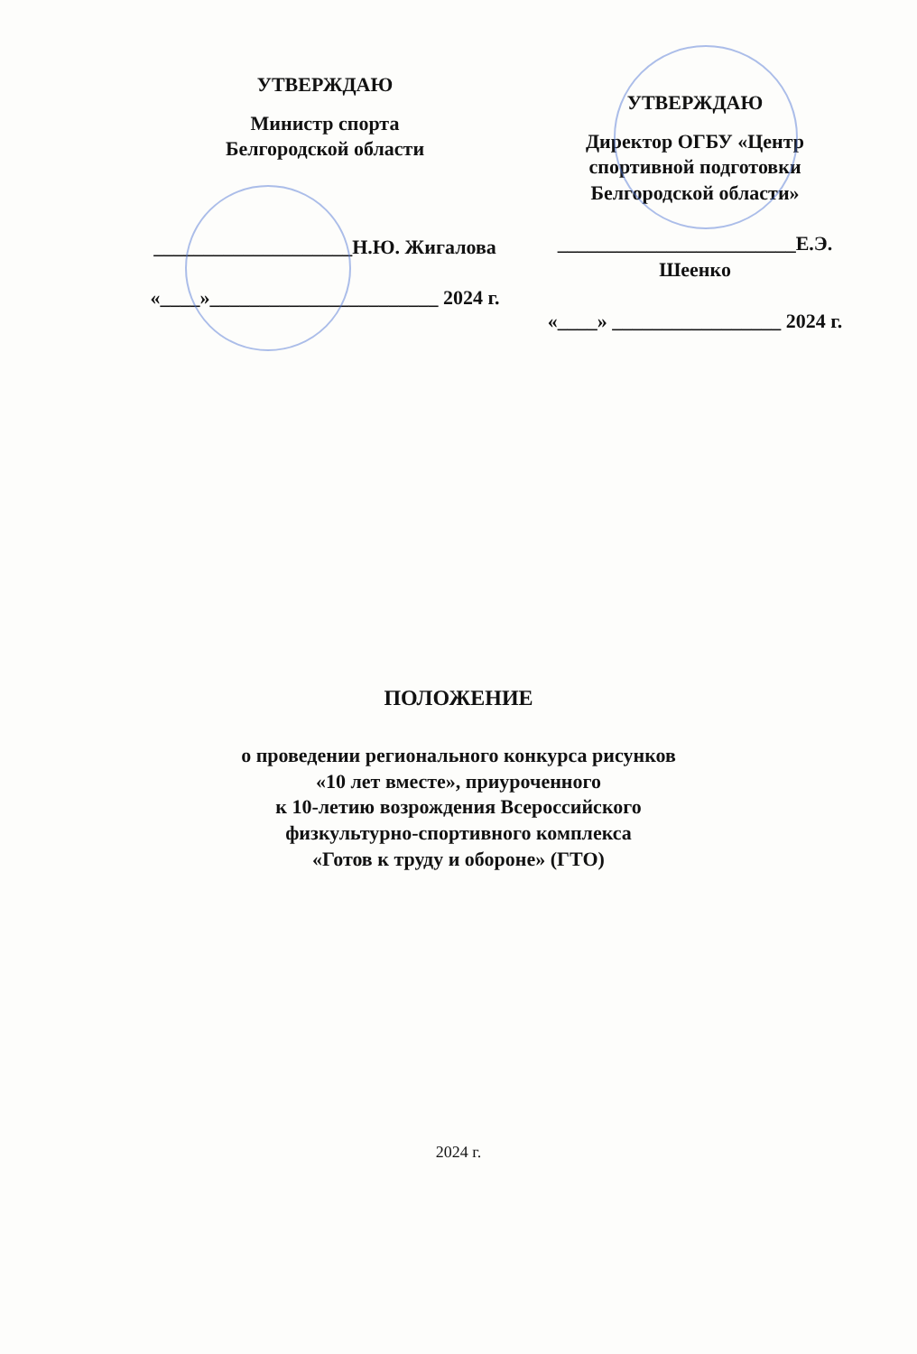УТВЕРЖДАЮ
Министр спорта
Белгородской области
____________________Н.Ю. Жигалова
«____»_______________________ 2024 г.
УТВЕРЖДАЮ
Директор ОГБУ «Центр
спортивной подготовки
Белгородской области»
________________________Е.Э. Шеенко
«____» _________________ 2024 г.
ПОЛОЖЕНИЕ
о проведении регионального конкурса рисунков
«10 лет вместе», приуроченного
к 10-летию возрождения Всероссийского
физкультурно-спортивного комплекса
«Готов к труду и обороне» (ГТО)
2024 г.